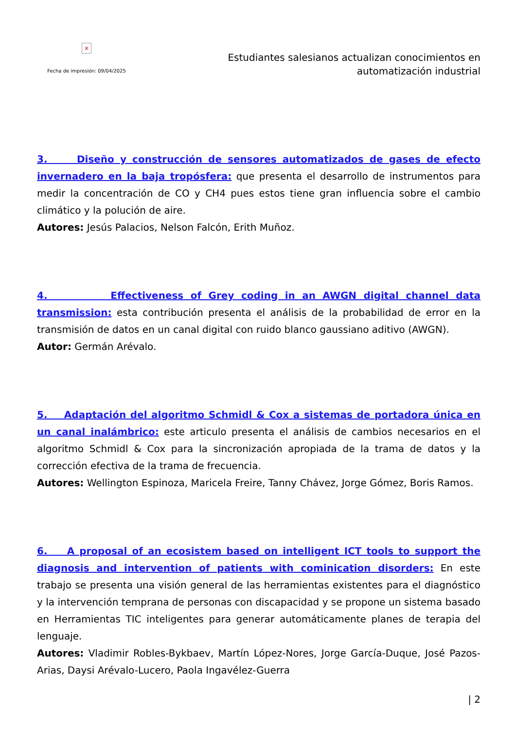×
Fecha de impresión: 09/04/2025
Estudiantes salesianos actualizan conocimientos en automatización industrial
3. Diseño y construcción de sensores automatizados de gases de efecto invernadero en la baja tropósfera: que presenta el desarrollo de instrumentos para medir la concentración de CO y CH4 pues estos tiene gran influencia sobre el cambio climático y la polución de aire.
Autores: Jesús Palacios, Nelson Falcón, Erith Muñoz.
4. Effectiveness of Grey coding in an AWGN digital channel data transmission: esta contribución presenta el análisis de la probabilidad de error en la transmisión de datos en un canal digital con ruido blanco gaussiano aditivo (AWGN).
Autor: Germán Arévalo.
5. Adaptación del algoritmo Schmidl & Cox a sistemas de portadora única en un canal inalámbrico: este articulo presenta el análisis de cambios necesarios en el algoritmo Schmidl & Cox para la sincronización apropiada de la trama de datos y la corrección efectiva de la trama de frecuencia.
Autores: Wellington Espinoza, Maricela Freire, Tanny Chávez, Jorge Gómez, Boris Ramos.
6. A proposal of an ecosistem based on intelligent ICT tools to support the diagnosis and intervention of patients with cominication disorders: En este trabajo se presenta una visión general de las herramientas existentes para el diagnóstico y la intervención temprana de personas con discapacidad y se propone un sistema basado en Herramientas TIC inteligentes para generar automáticamente planes de terapia del lenguaje.
Autores: Vladimir Robles-Bykbaev, Martín López-Nores, Jorge García-Duque, José Pazos-Arias, Daysi Arévalo-Lucero, Paola Ingavélez-Guerra
| 2